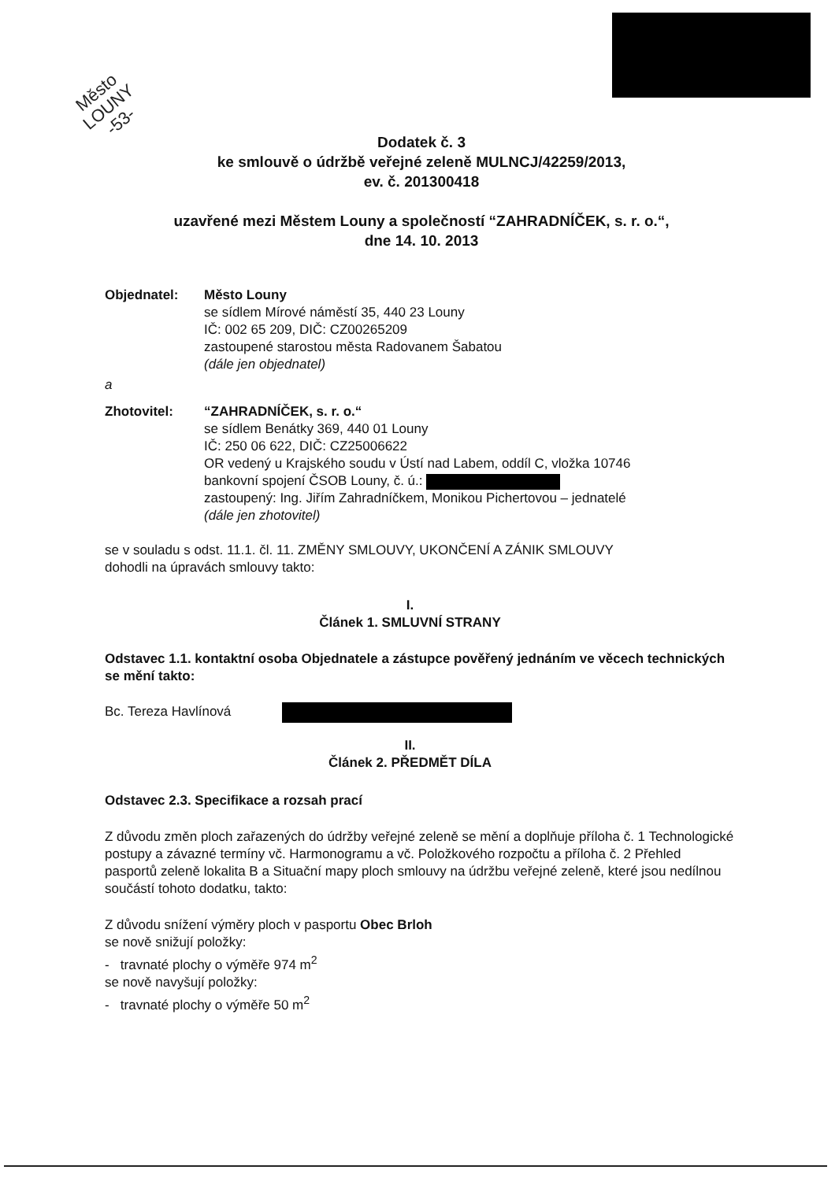Město
LOUNY
-53-
Dodatek č. 3
ke smlouvě o údržbě veřejné zeleně MULNCJ/42259/2013,
ev. č. 201300418
uzavřené mezi Městem Louny a společností “ZAHRADNÍČEK, s. r. o.“,
dne 14. 10. 2013
Objednatel: Město Louny
se sídlem Mírové náměstí 35, 440 23 Louny
IČ: 002 65 209, DIČ: CZ00265209
zastoupené starostou města Radovanem Šabatou
(dále jen objednatel)
a
Zhotovitel: “ZAHRADNÍČEK, s. r. o.“
se sídlem Benátky 369, 440 01 Louny
IČ: 250 06 622, DIČ: CZ25006622
OR vedený u Krajského soudu v Ústí nad Labem, oddíl C, vložka 10746
bankovní spojení ČSOB Louny, č. ú.:
zastoupený: Ing. Jiřím Zahradníčkem, Monikou Pichertovou – jednatelé
(dále jen zhotovitel)
se v souladu s odst. 11.1. čl. 11. ZMĚNY SMLOUVY, UKONČENÍ A ZÁNIK SMLOUVY
dohodli na úpravách smlouvy takto:
I.
Článek 1. SMLUVNÍ STRANY
Odstavec 1.1. kontaktní osoba Objednatele a zástupce pověřený jednáním ve věcech technických se mění takto:
Bc. Tereza Havlínová
II.
Článek 2. PŘEDMĚT DÍLA
Odstavec 2.3. Specifikace a rozsah prací
Z důvodu změn ploch zařazených do údržby veřejné zeleně se mění a doplňuje příloha č. 1 Technologické postupy a závazné termíny vč. Harmonogramu a vč. Položkového rozpočtu a příloha č. 2 Přehled pasportů zeleně lokalita B a Situační mapy ploch smlouvy na údržbu veřejné zeleně, které jsou nedílnou součástí tohoto dodatku, takto:
Z důvodu snížení výměry ploch v pasportu Obec Brloh
se nově snižují položky:
- travnaté plochy o výměře 974 m<sup>2</sup>
se nově navyšují položky:
- travnaté plochy o výměře 50 m<sup>2</sup>